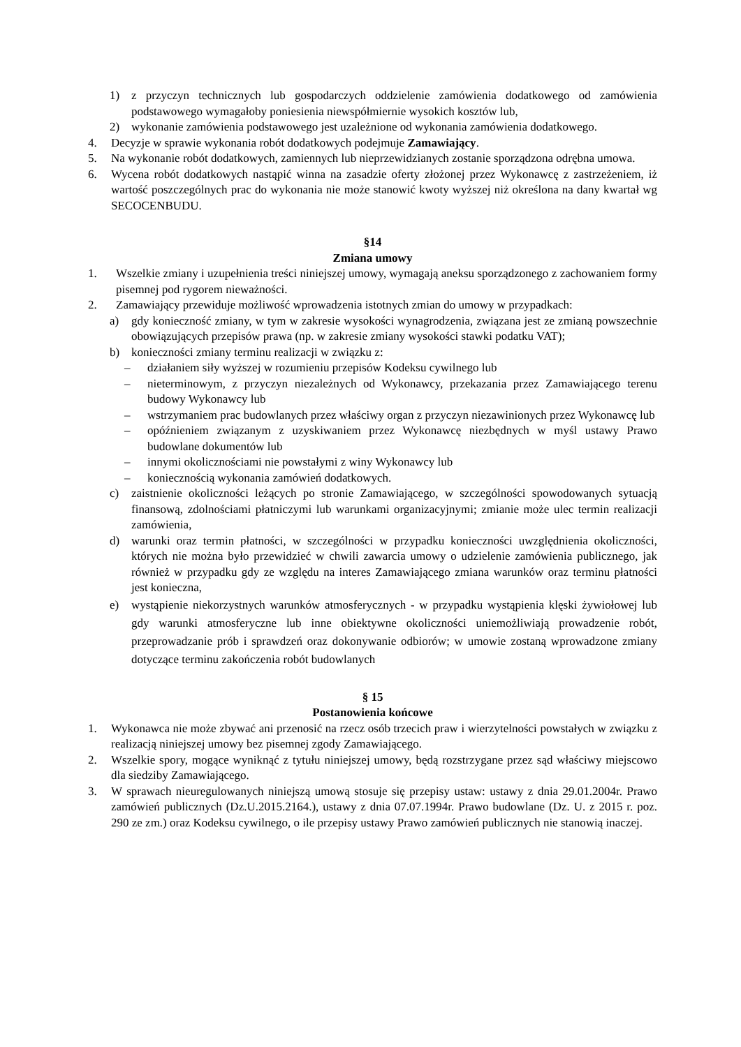1) z przyczyn technicznych lub gospodarczych oddzielenie zamówienia dodatkowego od zamówienia podstawowego wymagałoby poniesienia niewspółmiernie wysokich kosztów lub,
2) wykonanie zamówienia podstawowego jest uzależnione od wykonania zamówienia dodatkowego.
4. Decyzje w sprawie wykonania robót dodatkowych podejmuje Zamawiający.
5. Na wykonanie robót dodatkowych, zamiennych lub nieprzewidzianych zostanie sporządzona odrębna umowa.
6. Wycena robót dodatkowych nastąpić winna na zasadzie oferty złożonej przez Wykonawcę z zastrzeżeniem, iż wartość poszczególnych prac do wykonania nie może stanowić kwoty wyższej niż określona na dany kwartał wg SECOCENBUDU.
§14
Zmiana umowy
1. Wszelkie zmiany i uzupełnienia treści niniejszej umowy, wymagają aneksu sporządzonego z zachowaniem formy pisemnej pod rygorem nieważności.
2. Zamawiający przewiduje możliwość wprowadzenia istotnych zmian do umowy w przypadkach:
a) gdy konieczność zmiany, w tym w zakresie wysokości wynagrodzenia, związana jest ze zmianą powszechnie obowiązujących przepisów prawa (np. w zakresie zmiany wysokości stawki podatku VAT);
b) konieczności zmiany terminu realizacji w związku z:
– działaniem siły wyższej w rozumieniu przepisów Kodeksu cywilnego lub
– nieterminowym, z przyczyn niezależnych od Wykonawcy, przekazania przez Zamawiającego terenu budowy Wykonawcy lub
– wstrzymaniem prac budowlanych przez właściwy organ z przyczyn niezawinionych przez Wykonawcę lub
– opóźnieniem związanym z uzyskiwaniem przez Wykonawcę niezbędnych w myśl ustawy Prawo budowlane dokumentów lub
– innymi okolicznościami nie powstałymi z winy Wykonawcy lub
– koniecznością wykonania zamówień dodatkowych.
c) zaistnienie okoliczności leżących po stronie Zamawiającego, w szczególności spowodowanych sytuacją finansową, zdolnościami płatniczymi lub warunkami organizacyjnymi; zmianie może ulec termin realizacji zamówienia,
d) warunki oraz termin płatności, w szczególności w przypadku konieczności uwzględnienia okoliczności, których nie można było przewidzieć w chwili zawarcia umowy o udzielenie zamówienia publicznego, jak również w przypadku gdy ze względu na interes Zamawiającego zmiana warunków oraz terminu płatności jest konieczna,
e) wystąpienie niekorzystnych warunków atmosferycznych - w przypadku wystąpienia klęski żywiołowej lub gdy warunki atmosferyczne lub inne obiektywne okoliczności uniemożliwiają prowadzenie robót, przeprowadzanie prób i sprawdzeń oraz dokonywanie odbiorów; w umowie zostaną wprowadzone zmiany dotyczące terminu zakończenia robót budowlanych
§ 15
Postanowienia końcowe
1. Wykonawca nie może zbywać ani przenosić na rzecz osób trzecich praw i wierzytelności powstałych w związku z realizacją niniejszej umowy bez pisemnej zgody Zamawiającego.
2. Wszelkie spory, mogące wyniknąć z tytułu niniejszej umowy, będą rozstrzygane przez sąd właściwy miejscowo dla siedziby Zamawiającego.
3. W sprawach nieuregulowanych niniejszą umową stosuje się przepisy ustaw: ustawy z dnia 29.01.2004r. Prawo zamówień publicznych (Dz.U.2015.2164.), ustawy z dnia 07.07.1994r. Prawo budowlane (Dz. U. z 2015 r. poz. 290 ze zm.) oraz Kodeksu cywilnego, o ile przepisy ustawy Prawo zamówień publicznych nie stanowią inaczej.